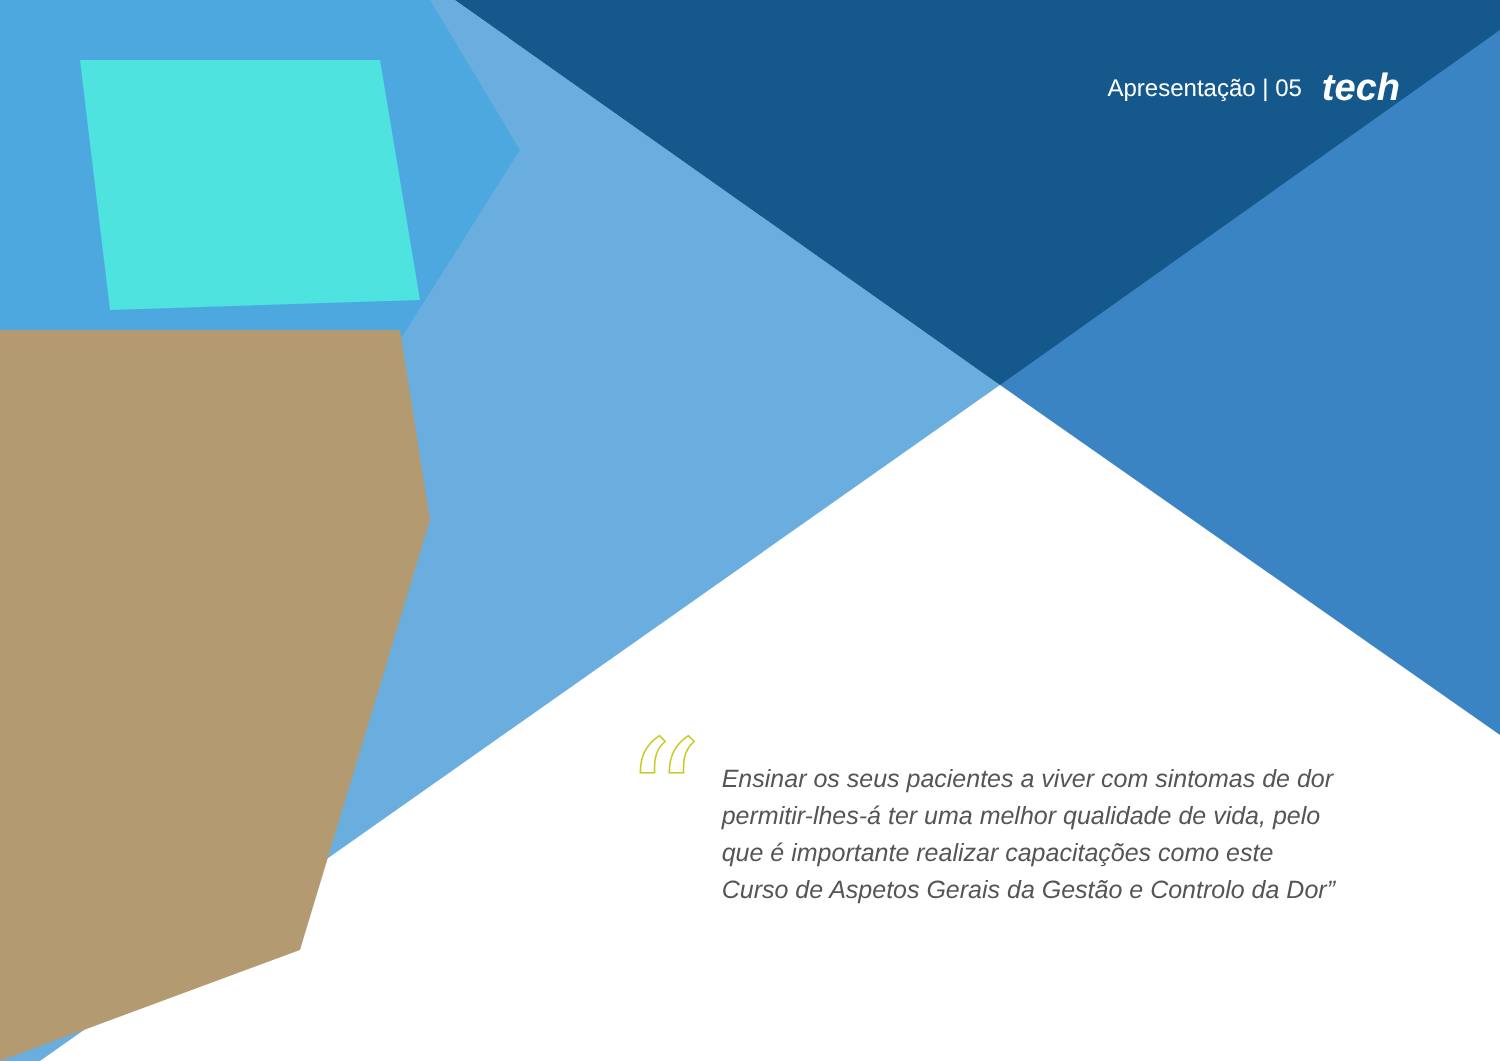Apresentação | 05 tech
“
Ensinar os seus pacientes a viver com sintomas de dor permitir-lhes-á ter uma melhor qualidade de vida, pelo que é importante realizar capacitações como este Curso de Aspetos Gerais da Gestão e Controlo da Dor”